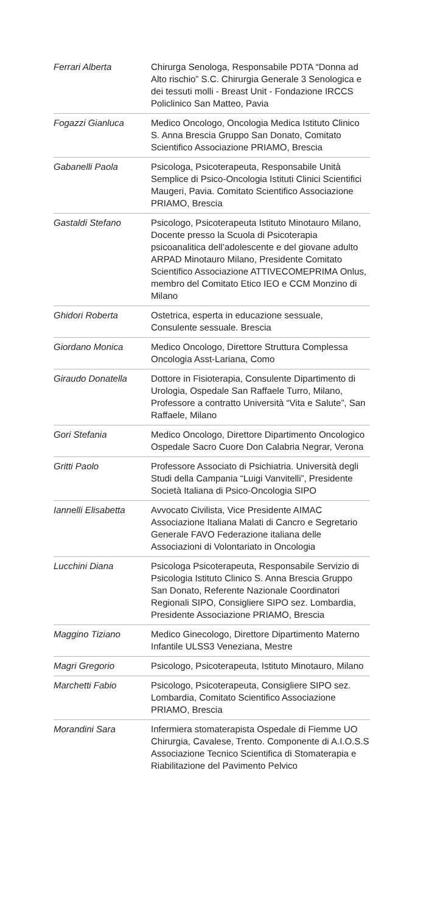Ferrari Alberta Chirurga Senologa, Responsabile PDTA “Donna ad Alto rischio” S.C. Chirurgia Generale 3 Senologica e dei tessuti molli - Breast Unit - Fondazione IRCCS Policlinico San Matteo, Pavia
Fogazzi Gianluca Medico Oncologo, Oncologia Medica Istituto Clinico S. Anna Brescia Gruppo San Donato, Comitato Scientifico Associazione PRIAMO, Brescia
Gabanelli Paola Psicologa, Psicoterapeuta, Responsabile Unità Semplice di Psico-Oncologia Istituti Clinici Scientifici Maugeri, Pavia. Comitato Scientifico Associazione PRIAMO, Brescia
Gastaldi Stefano Psicologo, Psicoterapeuta Istituto Minotauro Milano, Docente presso la Scuola di Psicoterapia psicoanalitica dell’adolescente e del giovane adulto ARPAD Minotauro Milano, Presidente Comitato Scientifico Associazione ATTIVECOMEPRIMA Onlus, membro del Comitato Etico IEO e CCM Monzino di Milano
Ghidori Roberta Ostetrica, esperta in educazione sessuale, Consulente sessuale. Brescia
Giordano Monica Medico Oncologo, Direttore Struttura Complessa Oncologia Asst-Lariana, Como
Giraudo Donatella Dottore in Fisioterapia, Consulente Dipartimento di Urologia, Ospedale San Raffaele Turro, Milano, Professore a contratto Università “Vita e Salute”, San Raffaele, Milano
Gori Stefania Medico Oncologo, Direttore Dipartimento Oncologico Ospedale Sacro Cuore Don Calabria Negrar, Verona
Gritti Paolo Professore Associato di Psichiatria. Università degli Studi della Campania “Luigi Vanvitelli”, Presidente Società Italiana di Psico-Oncologia SIPO
Iannelli Elisabetta
Avvocato Civilista, Vice Presidente AIMAC Associazione Italiana Malati di Cancro e Segretario Generale FAVO Federazione italiana delle Associazioni di Volontariato in Oncologia
Lucchini Diana Psicologa Psicoterapeuta, Responsabile Servizio di Psicologia Istituto Clinico S. Anna Brescia Gruppo San Donato, Referente Nazionale Coordinatori Regionali SIPO, Consigliere SIPO sez. Lombardia, Presidente Associazione PRIAMO, Brescia
Maggino Tiziano Medico Ginecologo, Direttore Dipartimento Materno Infantile ULSS3 Veneziana, Mestre
Magri Gregorio Psicologo, Psicoterapeuta, Istituto Minotauro, Milano
Marchetti Fabio Psicologo, Psicoterapeuta, Consigliere SIPO sez. Lombardia, Comitato Scientifico Associazione PRIAMO, Brescia
Morandini Sara Infermiera stomaterapista Ospedale di Fiemme UO Chirurgia, Cavalese, Trento. Componente di A.I.O.S.S Associazione Tecnico Scientifica di Stomaterapia e Riabilitazione del Pavimento Pelvico